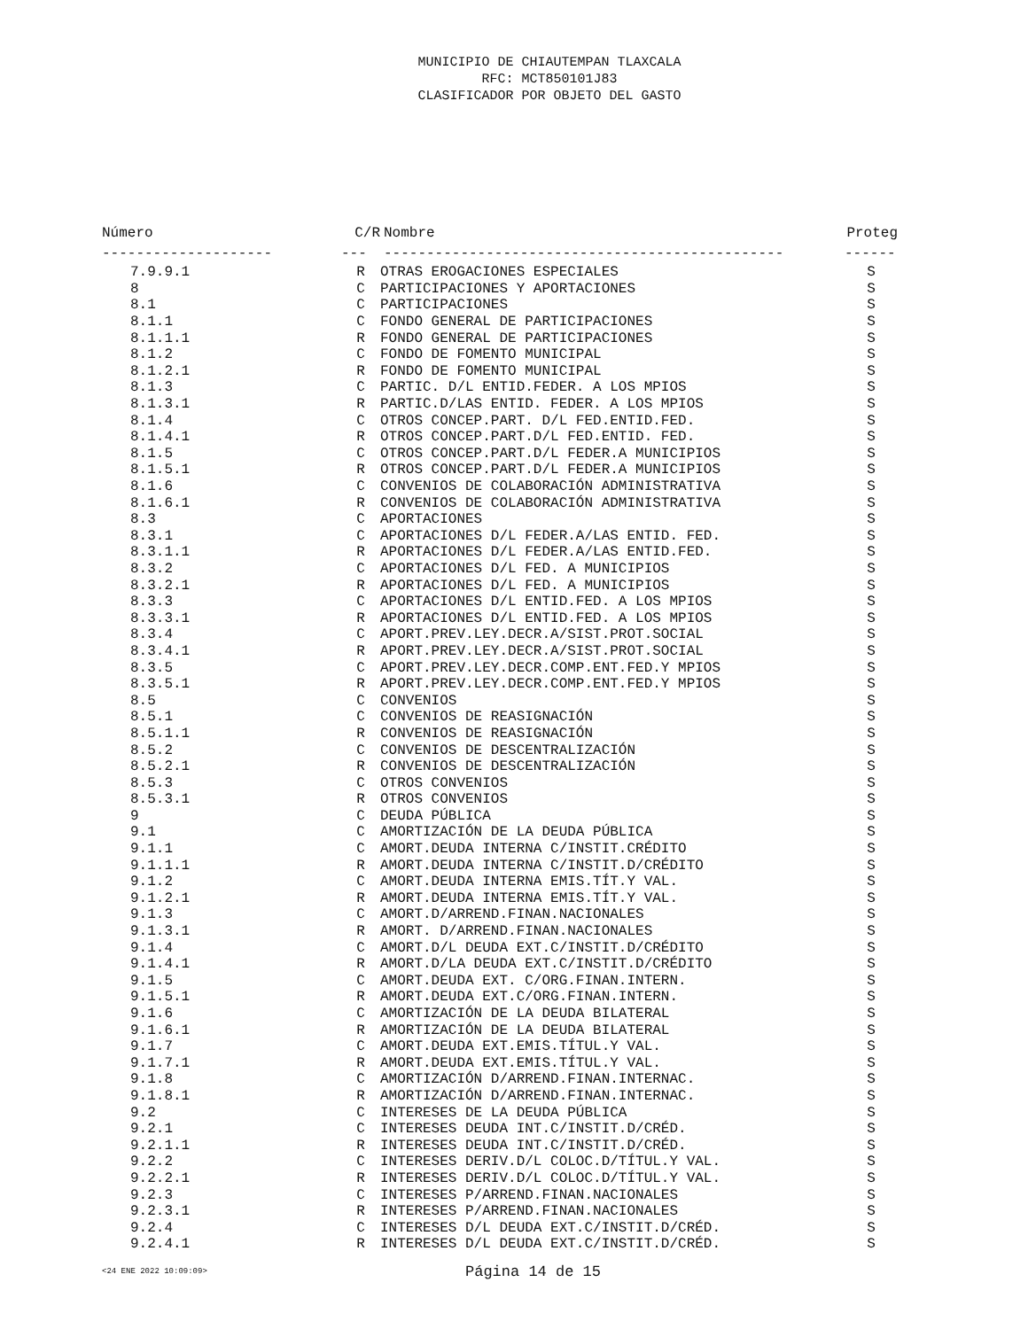MUNICIPIO DE CHIAUTEMPAN TLAXCALA
RFC: MCT850101J83
CLASIFICADOR POR OBJETO DEL GASTO
| Número | C/R | Nombre | Proteg |
| --- | --- | --- | --- |
| -------------------- | --- | ----------------------------------------------- | ------ |
| 7.9.9.1 | R | OTRAS EROGACIONES ESPECIALES | S |
| 8 | C | PARTICIPACIONES Y APORTACIONES | S |
| 8.1 | C | PARTICIPACIONES | S |
| 8.1.1 | C | FONDO GENERAL DE PARTICIPACIONES | S |
| 8.1.1.1 | R | FONDO GENERAL DE PARTICIPACIONES | S |
| 8.1.2 | C | FONDO DE FOMENTO MUNICIPAL | S |
| 8.1.2.1 | R | FONDO DE FOMENTO MUNICIPAL | S |
| 8.1.3 | C | PARTIC. D/L ENTID.FEDER. A LOS MPIOS | S |
| 8.1.3.1 | R | PARTIC.D/LAS ENTID. FEDER. A LOS MPIOS | S |
| 8.1.4 | C | OTROS CONCEP.PART. D/L FED.ENTID.FED. | S |
| 8.1.4.1 | R | OTROS CONCEP.PART.D/L FED.ENTID. FED. | S |
| 8.1.5 | C | OTROS CONCEP.PART.D/L FEDER.A MUNICIPIOS | S |
| 8.1.5.1 | R | OTROS CONCEP.PART.D/L FEDER.A MUNICIPIOS | S |
| 8.1.6 | C | CONVENIOS DE COLABORACIÓN ADMINISTRATIVA | S |
| 8.1.6.1 | R | CONVENIOS DE COLABORACIÓN ADMINISTRATIVA | S |
| 8.3 | C | APORTACIONES | S |
| 8.3.1 | C | APORTACIONES D/L FEDER.A/LAS ENTID. FED. | S |
| 8.3.1.1 | R | APORTACIONES D/L FEDER.A/LAS ENTID.FED. | S |
| 8.3.2 | C | APORTACIONES D/L FED. A MUNICIPIOS | S |
| 8.3.2.1 | R | APORTACIONES D/L FED. A MUNICIPIOS | S |
| 8.3.3 | C | APORTACIONES D/L ENTID.FED. A LOS MPIOS | S |
| 8.3.3.1 | R | APORTACIONES D/L ENTID.FED. A LOS MPIOS | S |
| 8.3.4 | C | APORT.PREV.LEY.DECR.A/SIST.PROT.SOCIAL | S |
| 8.3.4.1 | R | APORT.PREV.LEY.DECR.A/SIST.PROT.SOCIAL | S |
| 8.3.5 | C | APORT.PREV.LEY.DECR.COMP.ENT.FED.Y MPIOS | S |
| 8.3.5.1 | R | APORT.PREV.LEY.DECR.COMP.ENT.FED.Y MPIOS | S |
| 8.5 | C | CONVENIOS | S |
| 8.5.1 | C | CONVENIOS DE REASIGNACIÓN | S |
| 8.5.1.1 | R | CONVENIOS DE REASIGNACIÓN | S |
| 8.5.2 | C | CONVENIOS DE DESCENTRALIZACIÓN | S |
| 8.5.2.1 | R | CONVENIOS DE DESCENTRALIZACIÓN | S |
| 8.5.3 | C | OTROS CONVENIOS | S |
| 8.5.3.1 | R | OTROS CONVENIOS | S |
| 9 | C | DEUDA PÚBLICA | S |
| 9.1 | C | AMORTIZACIÓN DE LA DEUDA PÚBLICA | S |
| 9.1.1 | C | AMORT.DEUDA INTERNA C/INSTIT.CRÉDITO | S |
| 9.1.1.1 | R | AMORT.DEUDA INTERNA C/INSTIT.D/CRÉDITO | S |
| 9.1.2 | C | AMORT.DEUDA INTERNA EMIS.TÍT.Y VAL. | S |
| 9.1.2.1 | R | AMORT.DEUDA INTERNA EMIS.TÍT.Y VAL. | S |
| 9.1.3 | C | AMORT.D/ARREND.FINAN.NACIONALES | S |
| 9.1.3.1 | R | AMORT. D/ARREND.FINAN.NACIONALES | S |
| 9.1.4 | C | AMORT.D/L DEUDA EXT.C/INSTIT.D/CRÉDITO | S |
| 9.1.4.1 | R | AMORT.D/LA DEUDA EXT.C/INSTIT.D/CRÉDITO | S |
| 9.1.5 | C | AMORT.DEUDA EXT. C/ORG.FINAN.INTERN. | S |
| 9.1.5.1 | R | AMORT.DEUDA EXT.C/ORG.FINAN.INTERN. | S |
| 9.1.6 | C | AMORTIZACIÓN DE LA DEUDA BILATERAL | S |
| 9.1.6.1 | R | AMORTIZACIÓN DE LA DEUDA BILATERAL | S |
| 9.1.7 | C | AMORT.DEUDA EXT.EMIS.TÍTUL.Y VAL. | S |
| 9.1.7.1 | R | AMORT.DEUDA EXT.EMIS.TÍTUL.Y VAL. | S |
| 9.1.8 | C | AMORTIZACIÓN D/ARREND.FINAN.INTERNAC. | S |
| 9.1.8.1 | R | AMORTIZACIÓN D/ARREND.FINAN.INTERNAC. | S |
| 9.2 | C | INTERESES DE LA DEUDA PÚBLICA | S |
| 9.2.1 | C | INTERESES DEUDA INT.C/INSTIT.D/CRÉD. | S |
| 9.2.1.1 | R | INTERESES DEUDA INT.C/INSTIT.D/CRÉD. | S |
| 9.2.2 | C | INTERESES DERIV.D/L COLOC.D/TÍTUL.Y VAL. | S |
| 9.2.2.1 | R | INTERESES DERIV.D/L COLOC.D/TÍTUL.Y VAL. | S |
| 9.2.3 | C | INTERESES P/ARREND.FINAN.NACIONALES | S |
| 9.2.3.1 | R | INTERESES P/ARREND.FINAN.NACIONALES | S |
| 9.2.4 | C | INTERESES D/L DEUDA EXT.C/INSTIT.D/CRÉD. | S |
| 9.2.4.1 | R | INTERESES D/L DEUDA EXT.C/INSTIT.D/CRÉD. | S |
<24 ENE 2022 10:09:09> Página 14 de 15